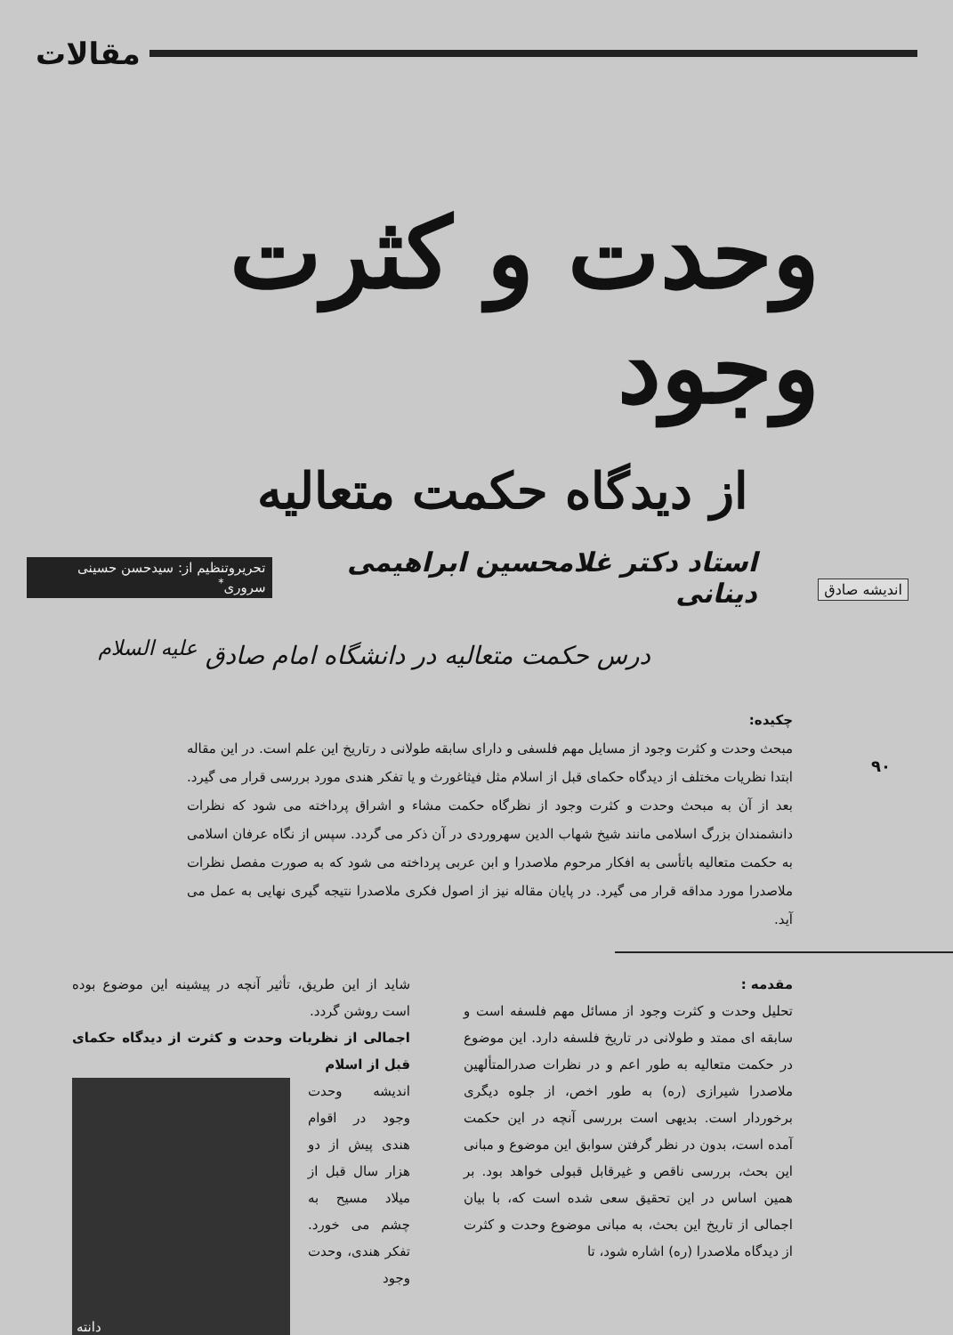مقالات
وحدت و کثرت وجود
از دیدگاه حکمت متعالیه
استاد دکتر غلامحسین ابراهیمی دینانی تحریروتنظیم از: سیدحسن حسینی سروری<sup>*</sup>
درس حکمت متعالیه در دانشگاه امام صادق <sup>علیه السلام</sup>
اندیشه صادق
۹۰
چکیده:
مبحث وحدت و کثرت وجود از مسایل مهم فلسفی و دارای سابقه طولانی د رتاریخ این علم است. در این مقاله ابتدا نظریات مختلف از دیدگاه حکمای قبل از اسلام مثل فیثاغورث و یا تفکر هندی مورد بررسی قرار می گیرد. بعد از آن به مبحث وحدت و کثرت وجود از نظرگاه حکمت مشاء و اشراق پرداخته می شود که نظرات دانشمندان بزرگ اسلامی مانند شیخ شهاب الدین سهروردی در آن ذکر می گردد. سپس از نگاه عرفان اسلامی به حکمت متعالیه باتأسی به افکار مرحوم ملاصدرا و ابن عربی پرداخته می شود که به صورت مفصل نظرات ملاصدرا مورد مداقه قرار می گیرد. در پایان مقاله نیز از اصول فکری ملاصدرا نتیجه گیری نهایی به عمل می آید.
مقدمه :
تحلیل وحدت و کثرت وجود از مسائل مهم فلسفه است و سابقه ای ممتد و طولانی در تاریخ فلسفه دارد. این موضوع در حکمت متعالیه به طور اعم و در نظرات صدرالمتألهین ملاصدرا شیرازی (ره) به طور اخص، از جلوه دیگری برخوردار است. بدیهی است بررسی آنچه در این حکمت آمده است، بدون در نظر گرفتن سوابق این موضوع و مبانی این بحث، بررسی ناقص و غیرقابل قبولی خواهد بود. بر همین اساس در این تحقیق سعی شده است که، با بیان اجمالی از تاریخ این بحث، به مبانی موضوع وحدت و کثرت از دیدگاه ملاصدرا (ره) اشاره شود، تا
شاید از این طریق، تأثیر آنچه در پیشینه این موضوع بوده است روشن گردد.
اجمالی از نظریات وحدت و کثرت از دیدگاه حکمای قبل از اسلام
دانته
اندیشه وحدت وجود در اقوام هندی پیش از دو هزار سال قبل از میلاد مسیح به چشم می خورد. تفکر هندی، وحدت وجود